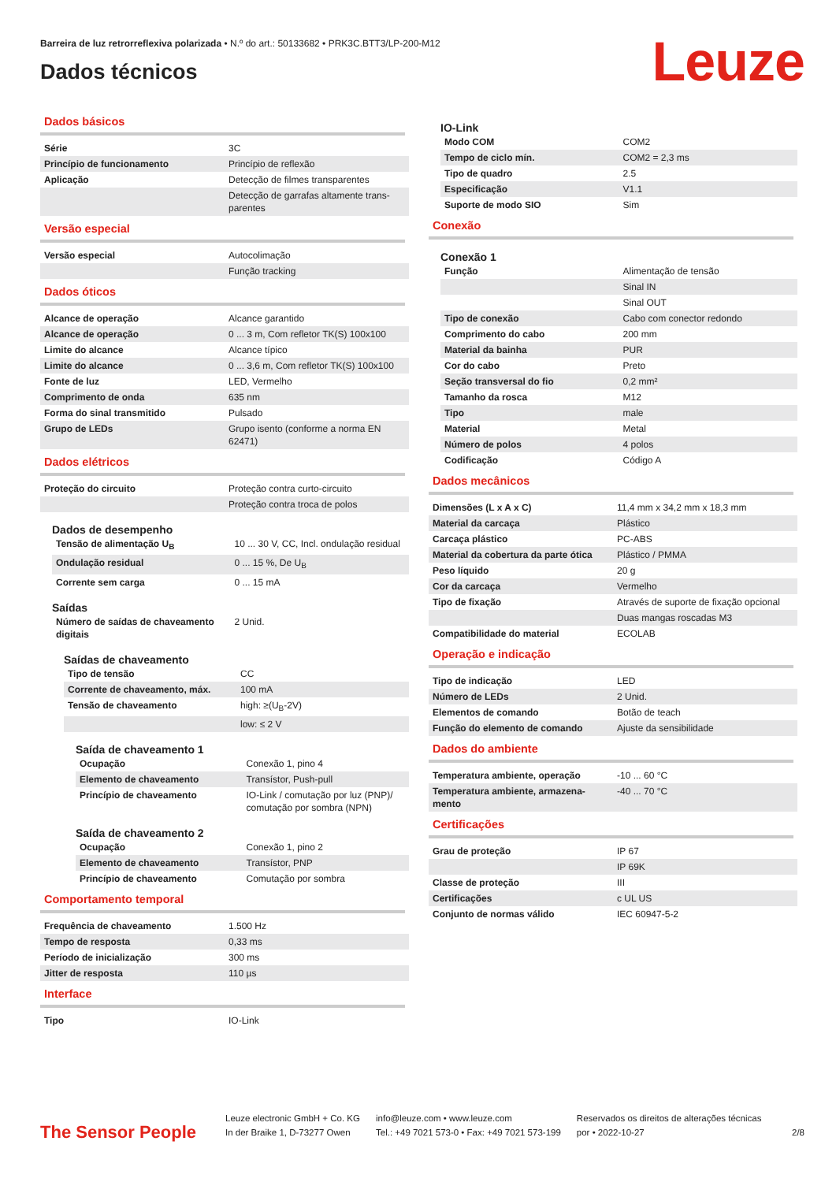Barreira de luz retrorreflexiva polarizada • N.º do art.: 50133682 • PRK3C.BTT3/LP-200-M12
Dados técnicos Leuze
Dados básicos
| Série | 3C |
| Princípio de funcionamento | Princípio de reflexão |
| Aplicação | Detecção de filmes transparentes |
| | Detecção de garrafas altamente trans-parentes |
Versão especial
| Versão especial | Autocolimação |
| | Função tracking |
Dados óticos
| Alcance de operação | Alcance garantido |
| Alcance de operação | 0 ... 3 m, Com refletor TK(S) 100x100 |
| Limite do alcance | Alcance típico |
| Limite do alcance | 0 ... 3,6 m, Com refletor TK(S) 100x100 |
| Fonte de luz | LED, Vermelho |
| Comprimento de onda | 635 nm |
| Forma do sinal transmitido | Pulsado |
| Grupo de LEDs | Grupo isento (conforme a norma EN 62471) |
Dados elétricos
| Proteção do circuito | Proteção contra curto-circuito |
| | Proteção contra troca de polos |
Dados de desempenho
| Tensão de alimentação U<sub>B</sub> | 10 ... 30 V, CC, Incl. ondulação residual |
| Ondulação residual | 0 ... 15 %, De U<sub>B</sub> |
| Corrente sem carga | 0 ... 15 mA |
Saídas
| Número de saídas de chaveamento digitais | 2 Unid. |
Saídas de chaveamento
| Tipo de tensão | CC |
| Corrente de chaveamento, máx. | 100 mA |
| Tensão de chaveamento | high: ≥(U<sub>B</sub>-2V) |
| | low: ≤ 2 V |
Saída de chaveamento 1
| Ocupação | Conexão 1, pino 4 |
| Elemento de chaveamento | Transístor, Push-pull |
| Princípio de chaveamento | IO-Link / comutação por luz (PNP)/ comutação por sombra (NPN) |
Saída de chaveamento 2
| Ocupação | Conexão 1, pino 2 |
| Elemento de chaveamento | Transístor, PNP |
| Princípio de chaveamento | Comutação por sombra |
Comportamento temporal
| Frequência de chaveamento | 1.500 Hz |
| Tempo de resposta | 0,33 ms |
| Período de inicialização | 300 ms |
| Jitter de resposta | 110 µs |
Interface
| Tipo | IO-Link |
IO-Link
| Modo COM | COM2 |
| Tempo de ciclo mín. | COM2 = 2,3 ms |
| Tipo de quadro | 2.5 |
| Especificação | V1.1 |
| Suporte de modo SIO | Sim |
Conexão
Conexão 1
| Função | Alimentação de tensão |
| | Sinal IN |
| | Sinal OUT |
| Tipo de conexão | Cabo com conector redondo |
| Comprimento do cabo | 200 mm |
| Material da bainha | PUR |
| Cor do cabo | Preto |
| Seção transversal do fio | 0,2 mm² |
| Tamanho da rosca | M12 |
| Tipo | male |
| Material | Metal |
| Número de polos | 4 polos |
| Codificação | Código A |
Dados mecânicos
| Dimensões (L x A x C) | 11,4 mm x 34,2 mm x 18,3 mm |
| Material da carcaça | Plástico |
| Carcaça plástico | PC-ABS |
| Material da cobertura da parte ótica | Plástico / PMMA |
| Peso líquido | 20 g |
| Cor da carcaça | Vermelho |
| Tipo de fixação | Através de suporte de fixação opcional |
| | Duas mangas roscadas M3 |
| Compatibilidade do material | ECOLAB |
Operação e indicação
| Tipo de indicação | LED |
| Número de LEDs | 2 Unid. |
| Elementos de comando | Botão de teach |
| Função do elemento de comando | Ajuste da sensibilidade |
Dados do ambiente
| Temperatura ambiente, operação | -10 ... 60 °C |
| Temperatura ambiente, armazena-mento | -40 ... 70 °C |
Certificações
| Grau de proteção | IP 67 |
| | IP 69K |
| Classe de proteção | III |
| Certificações | c UL US |
| Conjunto de normas válido | IEC 60947-5-2 |
The Sensor People
Leuze electronic GmbH + Co. KG
In der Braike 1, D-73277 Owen
info@leuze.com • www.leuze.com
Tel.: +49 7021 573-0 • Fax: +49 7021 573-199
Reservados os direitos de alterações técnicas
por • 2022-10-27
2/8